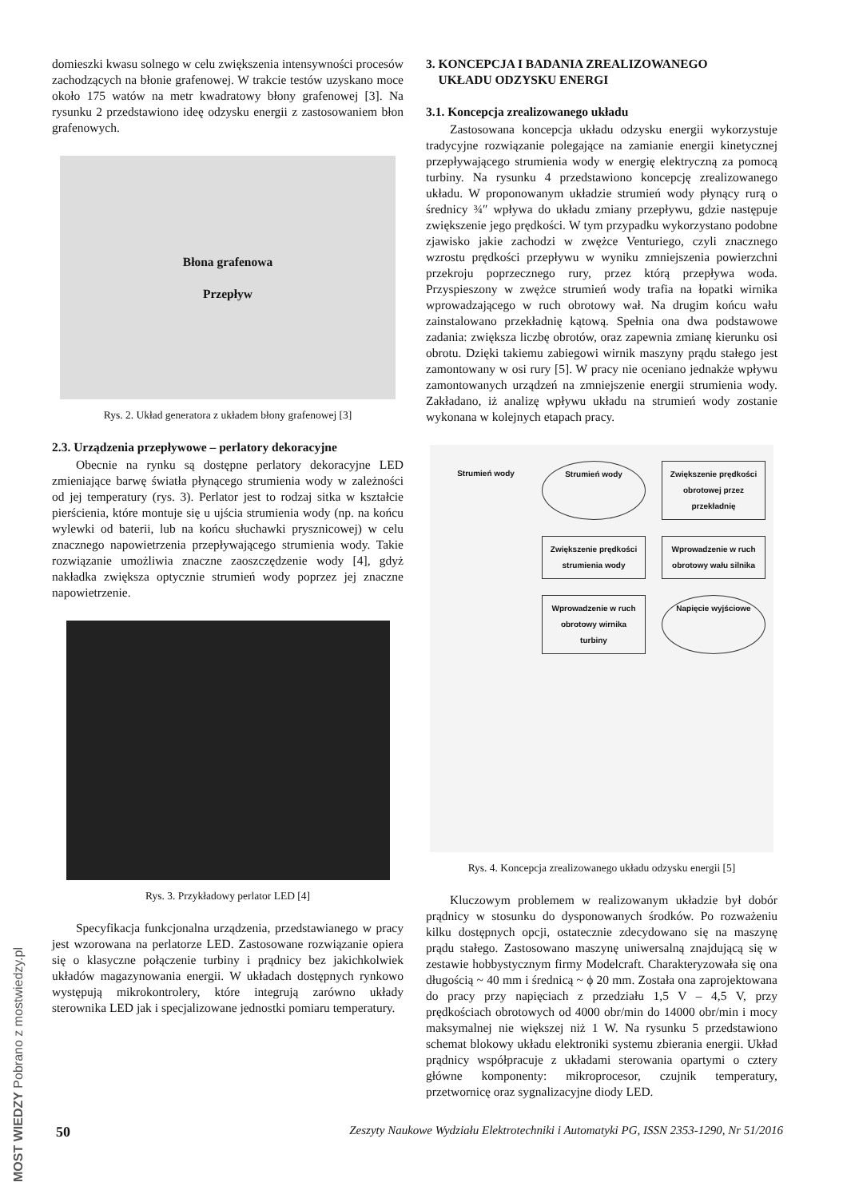MOST WIEDZY Pobrano z mostwiedzy.pl
domieszki kwasu solnego w celu zwiększenia intensywności procesów zachodzących na błonie grafenowej. W trakcie testów uzyskano moce około 175 watów na metr kwadratowy błony grafenowej [3]. Na rysunku 2 przedstawiono ideę odzysku energii z zastosowaniem błon grafenowych.
Błona grafenowa
Przepływ
Rys. 2. Układ generatora z układem błony grafenowej [3]
2.3. Urządzenia przepływowe – perlatory dekoracyjne
Obecnie na rynku są dostępne perlatory dekoracyjne LED zmieniające barwę światła płynącego strumienia wody w zależności od jej temperatury (rys. 3). Perlator jest to rodzaj sitka w kształcie pierścienia, które montuje się u ujścia strumienia wody (np. na końcu wylewki od baterii, lub na końcu słuchawki prysznicowej) w celu znacznego napowietrzenia przepływającego strumienia wody. Takie rozwiązanie umożliwia znaczne zaoszczędzenie wody [4], gdyż nakładka zwiększa optycznie strumień wody poprzez jej znaczne napowietrzenie.
Rys. 3. Przykładowy perlator LED [4]
Specyfikacja funkcjonalna urządzenia, przedstawianego w pracy jest wzorowana na perlatorze LED. Zastosowane rozwiązanie opiera się o klasyczne połączenie turbiny i prądnicy bez jakichkolwiek układów magazynowania energii. W układach dostępnych rynkowo występują mikrokontrolery, które integrują zarówno układy sterownika LED jak i specjalizowane jednostki pomiaru temperatury.
3. KONCEPCJA I BADANIA ZREALIZOWANEGO
UKŁADU ODZYSKU ENERGI
3.1. Koncepcja zrealizowanego układu
Zastosowana koncepcja układu odzysku energii wykorzystuje tradycyjne rozwiązanie polegające na zamianie energii kinetycznej przepływającego strumienia wody w energię elektryczną za pomocą turbiny. Na rysunku 4 przedstawiono koncepcję zrealizowanego układu. W proponowanym układzie strumień wody płynący rurą o średnicy ¾″ wpływa do układu zmiany przepływu, gdzie następuje zwiększenie jego prędkości. W tym przypadku wykorzystano podobne zjawisko jakie zachodzi w zwężce Venturiego, czyli znacznego wzrostu prędkości przepływu w wyniku zmniejszenia powierzchni przekroju poprzecznego rury, przez którą przepływa woda. Przyspieszony w zwężce strumień wody trafia na łopatki wirnika wprowadzającego w ruch obrotowy wał. Na drugim końcu wału zainstalowano przekładnię kątową. Spełnia ona dwa podstawowe zadania: zwiększa liczbę obrotów, oraz zapewnia zmianę kierunku osi obrotu. Dzięki takiemu zabiegowi wirnik maszyny prądu stałego jest zamontowany w osi rury [5]. W pracy nie oceniano jednakże wpływu zamontowanych urządzeń na zmniejszenie energii strumienia wody. Zakładano, iż analizę wpływu układu na strumień wody zostanie wykonana w kolejnych etapach pracy.
Strumień wody
Strumień wody
Zwiększenie prędkości obrotowej przez przekładnię
Zwiększenie prędkości strumienia wody
Wprowadzenie w ruch obrotowy wału silnika
Wprowadzenie w ruch obrotowy wirnika turbiny
Napięcie wyjściowe
Rys. 4. Koncepcja zrealizowanego układu odzysku energii [5]
Kluczowym problemem w realizowanym układzie był dobór prądnicy w stosunku do dysponowanych środków. Po rozważeniu kilku dostępnych opcji, ostatecznie zdecydowano się na maszynę prądu stałego. Zastosowano maszynę uniwersalną znajdującą się w zestawie hobbystycznym firmy Modelcraft. Charakteryzowała się ona długością ~ 40 mm i średnicą ~ ϕ 20 mm. Została ona zaprojektowana do pracy przy napięciach z przedziału 1,5 V – 4,5 V, przy prędkościach obrotowych od 4000 obr/min do 14000 obr/min i mocy maksymalnej nie większej niż 1 W. Na rysunku 5 przedstawiono schemat blokowy układu elektroniki systemu zbierania energii. Układ prądnicy współpracuje z układami sterowania opartymi o cztery główne komponenty: mikroprocesor, czujnik temperatury, przetwornicę oraz sygnalizacyjne diody LED.
50 Zeszyty Naukowe Wydziału Elektrotechniki i Automatyki PG, ISSN 2353-1290, Nr 51/2016